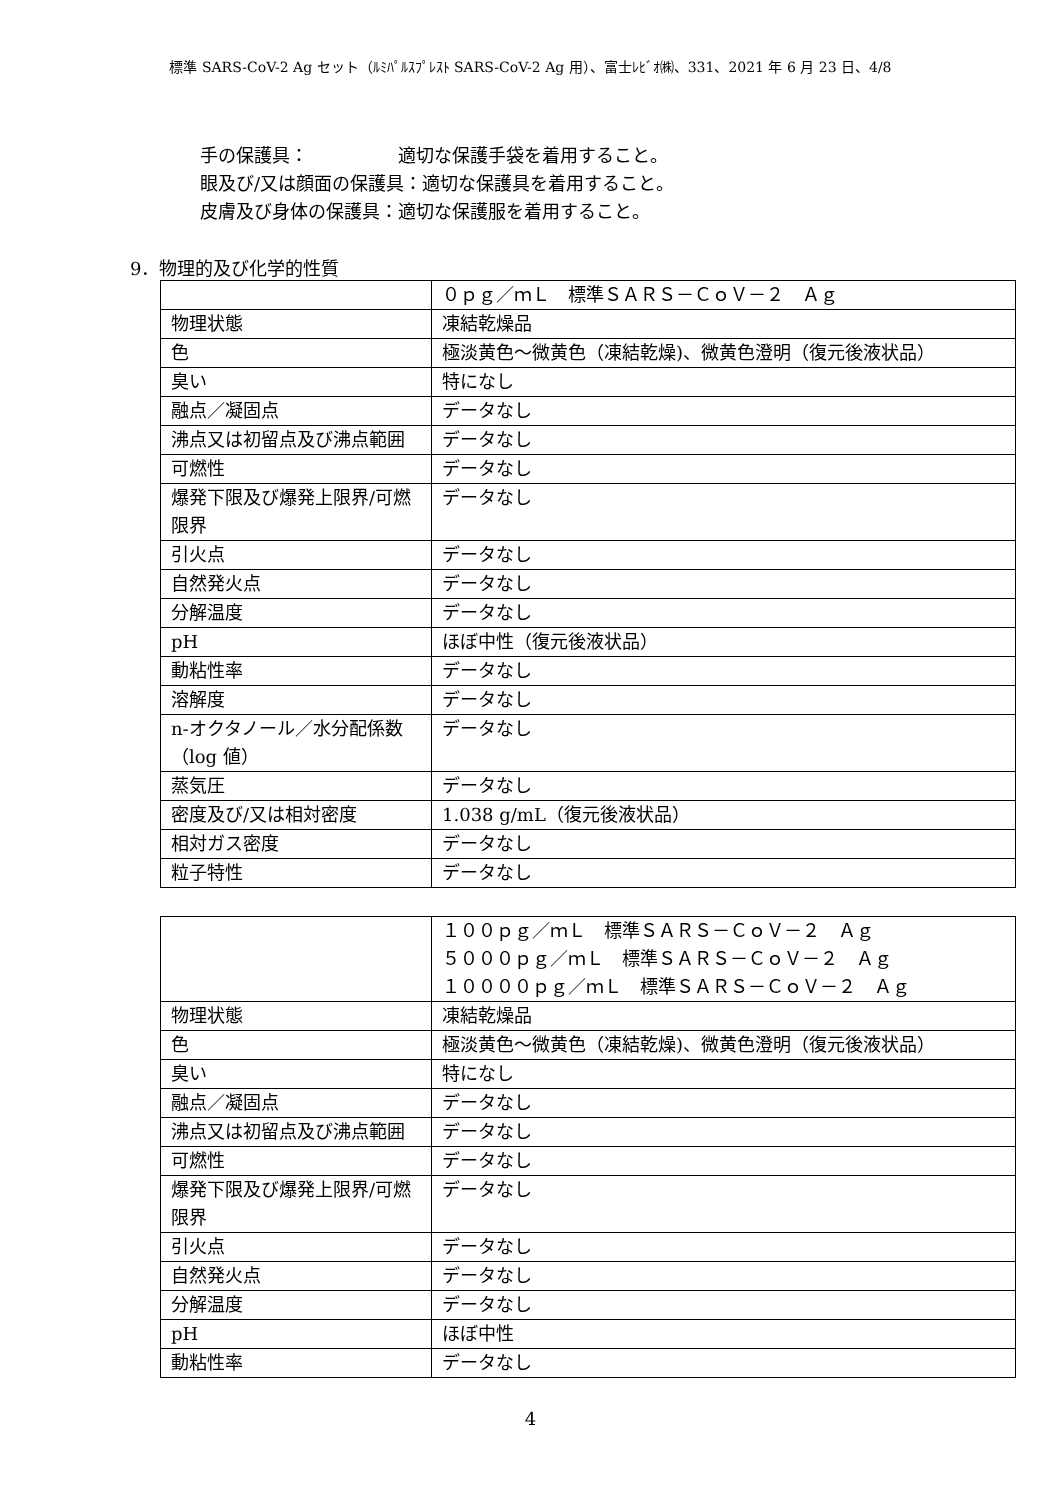標準 SARS-CoV-2 Ag セット（ﾙﾐﾊﾟﾙｽﾌﾟﾚｽﾄ SARS-CoV-2 Ag 用）、富士ﾚﾋﾞｵ㈱、331、2021 年 6 月 23 日、4/8
手の保護具：　　　　　適切な保護手袋を着用すること。
眼及び/又は顔面の保護具：適切な保護具を着用すること。
皮膚及び身体の保護具：適切な保護服を着用すること。
9．物理的及び化学的性質
| | ０ｐｇ／ｍＬ 標準ＳＡＲＳ－ＣｏＶ－２ Ａｇ |
| 物理状態 | 凍結乾燥品 |
| 色 | 極淡黄色～微黄色（凍結乾燥)、微黄色澄明（復元後液状品） |
| 臭い | 特になし |
| 融点／凝固点 | データなし |
| 沸点又は初留点及び沸点範囲 | データなし |
| 可燃性 | データなし |
| 爆発下限及び爆発上限界/可燃限界 | データなし |
| 引火点 | データなし |
| 自然発火点 | データなし |
| 分解温度 | データなし |
| pH | ほぼ中性（復元後液状品） |
| 動粘性率 | データなし |
| 溶解度 | データなし |
| n-オクタノール／水分配係数（log 値） | データなし |
| 蒸気圧 | データなし |
| 密度及び/又は相対密度 | 1.038 g/mL（復元後液状品） |
| 相対ガス密度 | データなし |
| 粒子特性 | データなし |
| | １００ｐｇ／ｍＬ 標準ＳＡＲＳ－ＣｏＶ－２ Ａｇ ５０００ｐｇ／ｍＬ 標準ＳＡＲＳ－ＣｏＶ－２ Ａｇ １００００ｐｇ／ｍＬ 標準ＳＡＲＳ－ＣｏＶ－２ Ａｇ |
| 物理状態 | 凍結乾燥品 |
| 色 | 極淡黄色～微黄色（凍結乾燥)、微黄色澄明（復元後液状品） |
| 臭い | 特になし |
| 融点／凝固点 | データなし |
| 沸点又は初留点及び沸点範囲 | データなし |
| 可燃性 | データなし |
| 爆発下限及び爆発上限界/可燃限界 | データなし |
| 引火点 | データなし |
| 自然発火点 | データなし |
| 分解温度 | データなし |
| pH | ほぼ中性 |
| 動粘性率 | データなし |
4